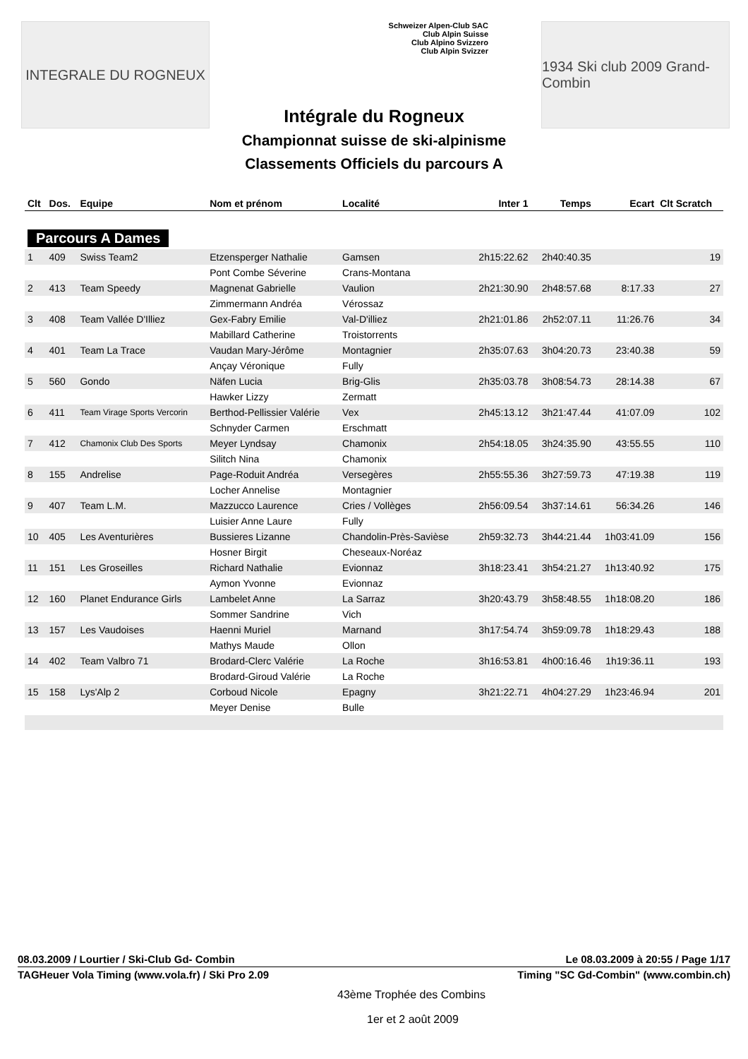INTEGRALE DU ROGNEUX
Schweizer Alpen-Club SAC
Club Alpin Suisse
Club Alpino Svizzero
Club Alpin Svizzer
1934 Ski club 2009 Grand-Combin
Intégrale du Rogneux
Championnat suisse de ski-alpinisme
Classements Officiels du parcours A
| Clt | Dos. | Equipe | Nom et prénom | Localité | Inter 1 | Temps | Ecart | Clt Scratch |
| --- | --- | --- | --- | --- | --- | --- | --- | --- |
| Parcours A Dames | | | | | | | | |
| 1 | 409 | Swiss Team2 | Etzensperger Nathalie | Gamsen | 2h15:22.62 | 2h40:40.35 | | 19 |
| | | | Pont Combe Séverine | Crans-Montana | | | | |
| 2 | 413 | Team Speedy | Magnenat Gabrielle | Vaulion | 2h21:30.90 | 2h48:57.68 | 8:17.33 | 27 |
| | | | Zimmermann Andréa | Vérossaz | | | | |
| 3 | 408 | Team Vallée D'Illiez | Gex-Fabry Emilie | Val-D'illiez | 2h21:01.86 | 2h52:07.11 | 11:26.76 | 34 |
| | | | Mabillard Catherine | Troistorrents | | | | |
| 4 | 401 | Team La Trace | Vaudan Mary-Jérôme | Montagnier | 2h35:07.63 | 3h04:20.73 | 23:40.38 | 59 |
| | | | Ançay Véronique | Fully | | | | |
| 5 | 560 | Gondo | Näfen Lucia | Brig-Glis | 2h35:03.78 | 3h08:54.73 | 28:14.38 | 67 |
| | | | Hawker Lizzy | Zermatt | | | | |
| 6 | 411 | Team Virage Sports Vercorin | Berthod-Pellissier Valérie | Vex | 2h45:13.12 | 3h21:47.44 | 41:07.09 | 102 |
| | | | Schnyder Carmen | Erschmatt | | | | |
| 7 | 412 | Chamonix Club Des Sports | Meyer Lyndsay | Chamonix | 2h54:18.05 | 3h24:35.90 | 43:55.55 | 110 |
| | | | Silitch Nina | Chamonix | | | | |
| 8 | 155 | Andrelise | Page-Roduit Andréa | Versegères | 2h55:55.36 | 3h27:59.73 | 47:19.38 | 119 |
| | | | Locher Annelise | Montagnier | | | | |
| 9 | 407 | Team L.M. | Mazzucco Laurence | Cries / Vollèges | 2h56:09.54 | 3h37:14.61 | 56:34.26 | 146 |
| | | | Luisier Anne Laure | Fully | | | | |
| 10 | 405 | Les Aventurières | Bussieres Lizanne | Chandolin-Près-Savièse | 2h59:32.73 | 3h44:21.44 | 1h03:41.09 | 156 |
| | | | Hosner Birgit | Cheseaux-Noréaz | | | | |
| 11 | 151 | Les Groseilles | Richard Nathalie | Evionnaz | 3h18:23.41 | 3h54:21.27 | 1h13:40.92 | 175 |
| | | | Aymon Yvonne | Evionnaz | | | | |
| 12 | 160 | Planet Endurance Girls | Lambelet Anne | La Sarraz | 3h20:43.79 | 3h58:48.55 | 1h18:08.20 | 186 |
| | | | Sommer Sandrine | Vich | | | | |
| 13 | 157 | Les Vaudoises | Haenni Muriel | Marnand | 3h17:54.74 | 3h59:09.78 | 1h18:29.43 | 188 |
| | | | Mathys Maude | Ollon | | | | |
| 14 | 402 | Team Valbro 71 | Brodard-Clerc Valérie | La Roche | 3h16:53.81 | 4h00:16.46 | 1h19:36.11 | 193 |
| | | | Brodard-Giroud Valérie | La Roche | | | | |
| 15 | 158 | Lys'Alp 2 | Corboud Nicole | Epagny | 3h21:22.71 | 4h04:27.29 | 1h23:46.94 | 201 |
| | | | Meyer Denise | Bulle | | | | |
08.03.2009 / Lourtier / Ski-Club Gd- Combin Le 08.03.2009 à 20:55 / Page 1/17
TAGHeuer Vola Timing (www.vola.fr) / Ski Pro 2.09 Timing "SC Gd-Combin" (www.combin.ch)
43ème Trophée des Combins
1er et 2 août 2009